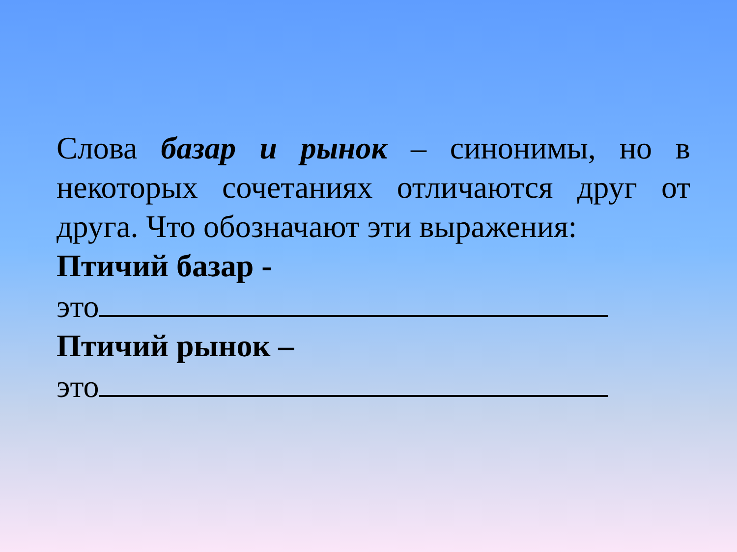Слова базар и рынок – синонимы, но в некоторых сочетаниях отличаются друг от друга. Что обозначают эти выражения:
Птичий базар -
это
Птичий рынок –
это